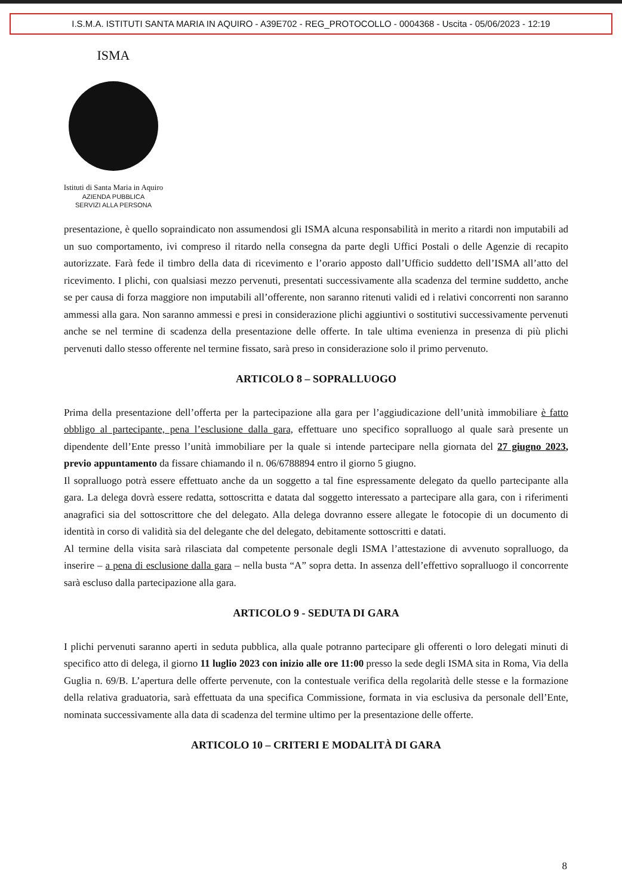I.S.M.A. ISTITUTI SANTA MARIA IN AQUIRO - A39E702 - REG_PROTOCOLLO - 0004368 - Uscita - 05/06/2023 - 12:19
ISMA
Istituti di Santa Maria in Aquiro
AZIENDA PUBBLICA
SERVIZI ALLA PERSONA
presentazione, è quello sopraindicato non assumendosi gli ISMA alcuna responsabilità in merito a ritardi non imputabili ad un suo comportamento, ivi compreso il ritardo nella consegna da parte degli Uffici Postali o delle Agenzie di recapito autorizzate. Farà fede il timbro della data di ricevimento e l’orario apposto dall’Ufficio suddetto dell’ISMA all’atto del ricevimento. I plichi, con qualsiasi mezzo pervenuti, presentati successivamente alla scadenza del termine suddetto, anche se per causa di forza maggiore non imputabili all’offerente, non saranno ritenuti validi ed i relativi concorrenti non saranno ammessi alla gara. Non saranno ammessi e presi in considerazione plichi aggiuntivi o sostitutivi successivamente pervenuti anche se nel termine di scadenza della presentazione delle offerte. In tale ultima evenienza in presenza di più plichi pervenuti dallo stesso offerente nel termine fissato, sarà preso in considerazione solo il primo pervenuto.
ARTICOLO 8 – SOPRALLUOGO
Prima della presentazione dell’offerta per la partecipazione alla gara per l’aggiudicazione dell’unità immobiliare è fatto obbligo al partecipante, pena l’esclusione dalla gara, effettuare uno specifico sopralluogo al quale sarà presente un dipendente dell’Ente presso l’unità immobiliare per la quale si intende partecipare nella giornata del 27 giugno 2023, previo appuntamento da fissare chiamando il n. 06/6788894 entro il giorno 5 giugno.
Il sopralluogo potrà essere effettuato anche da un soggetto a tal fine espressamente delegato da quello partecipante alla gara. La delega dovrà essere redatta, sottoscritta e datata dal soggetto interessato a partecipare alla gara, con i riferimenti anagrafici sia del sottoscrittore che del delegato. Alla delega dovranno essere allegate le fotocopie di un documento di identità in corso di validità sia del delegante che del delegato, debitamente sottoscritti e datati.
Al termine della visita sarà rilasciata dal competente personale degli ISMA l’attestazione di avvenuto sopralluogo, da inserire – a pena di esclusione dalla gara – nella busta “A” sopra detta. In assenza dell’effettivo sopralluogo il concorrente sarà escluso dalla partecipazione alla gara.
ARTICOLO 9 - SEDUTA DI GARA
I plichi pervenuti saranno aperti in seduta pubblica, alla quale potranno partecipare gli offerenti o loro delegati minuti di specifico atto di delega, il giorno 11 luglio 2023 con inizio alle ore 11:00 presso la sede degli ISMA sita in Roma, Via della Guglia n. 69/B. L’apertura delle offerte pervenute, con la contestuale verifica della regolarità delle stesse e la formazione della relativa graduatoria, sarà effettuata da una specifica Commissione, formata in via esclusiva da personale dell’Ente, nominata successivamente alla data di scadenza del termine ultimo per la presentazione delle offerte.
ARTICOLO 10 – CRITERI E MODALITÀ DI GARA
8